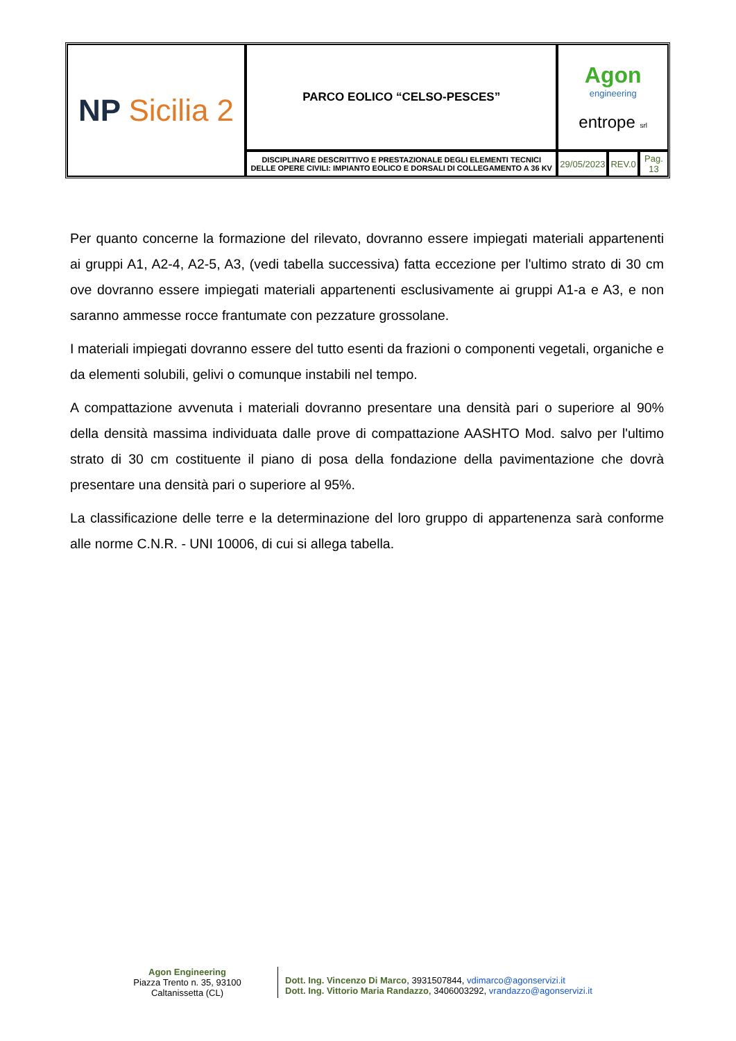| NP Sicilia 2 | PARCO EOLICO “CELSO-PESCES” | Agon engineering entrope srl | | |
| | DISCIPLINARE DESCRITTIVO E PRESTAZIONALE DEGLI ELEMENTI TECNICI DELLE OPERE CIVILI: IMPIANTO EOLICO E DORSALI DI COLLEGAMENTO A 36 KV | 29/05/2023 | REV.0 | Pag. 13 |
Per quanto concerne la formazione del rilevato, dovranno essere impiegati materiali appartenenti ai gruppi A1, A2-4, A2-5, A3, (vedi tabella successiva) fatta eccezione per l'ultimo strato di 30 cm ove dovranno essere impiegati materiali appartenenti esclusivamente ai gruppi A1-a e A3, e non saranno ammesse rocce frantumate con pezzature grossolane.
I materiali impiegati dovranno essere del tutto esenti da frazioni o componenti vegetali, organiche e da elementi solubili, gelivi o comunque instabili nel tempo.
A compattazione avvenuta i materiali dovranno presentare una densità pari o superiore al 90% della densità massima individuata dalle prove di compattazione AASHTO Mod. salvo per l'ultimo strato di 30 cm costituente il piano di posa della fondazione della pavimentazione che dovrà presentare una densità pari o superiore al 95%.
La classificazione delle terre e la determinazione del loro gruppo di appartenenza sarà conforme alle norme C.N.R. - UNI 10006, di cui si allega tabella.
Agon Engineering
Piazza Trento n. 35, 93100
Caltanissetta (CL)
Dott. Ing. Vincenzo Di Marco, 3931507844, vdimarco@agonservizi.it
Dott. Ing. Vittorio Maria Randazzo, 3406003292, vrandazzo@agonservizi.it